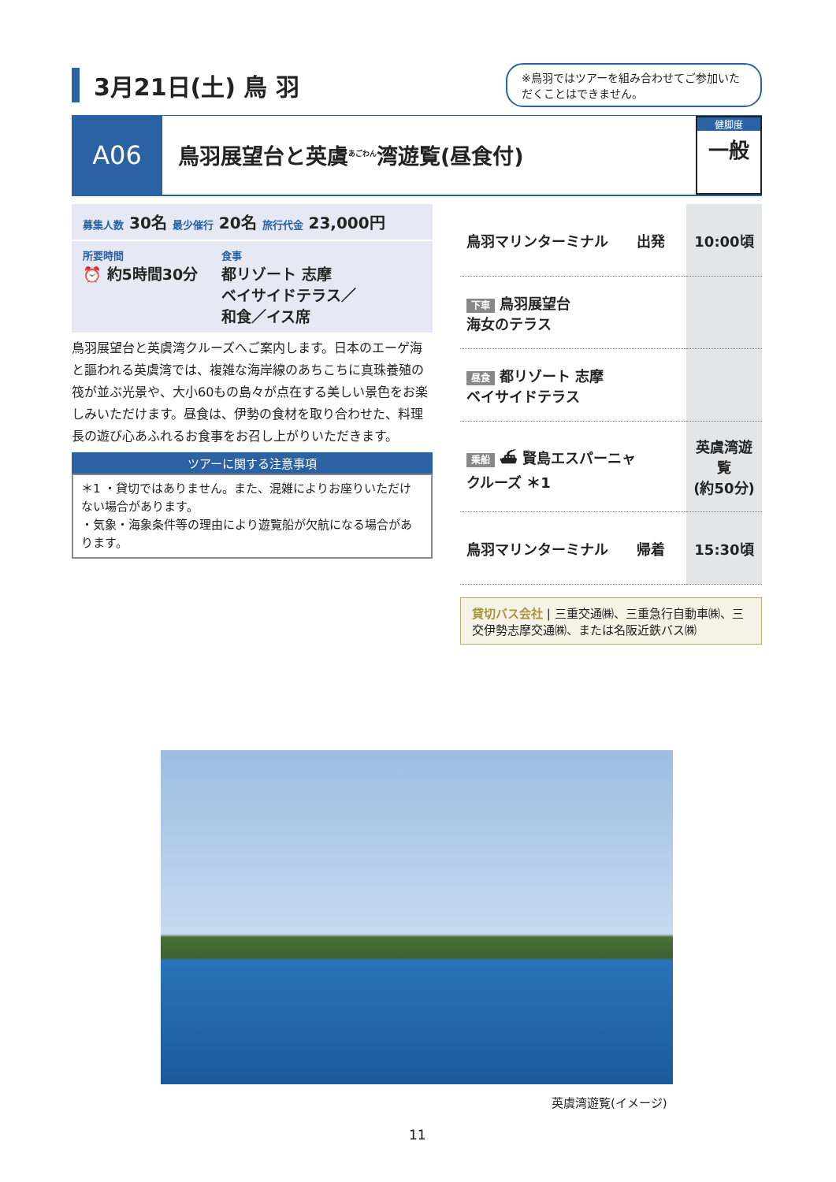3月21日(土) 鳥 羽
※鳥羽ではツアーを組み合わせてご参加いただくことはできません。
A06
鳥羽展望台と英虞<sup>あごわん</sup>湾遊覧(昼食付)
健脚度
一般
募集人数 30名 最少催行 20名 旅行代金 23,000円
所要時間
⏰ 約5時間30分
食事
都リゾート 志摩
ベイサイドテラス／
和食／イス席
鳥羽展望台と英虞湾クルーズへご案内します。日本のエーゲ海と謳われる英虞湾では、複雑な海岸線のあちこちに真珠養殖の筏が並ぶ光景や、大小60もの島々が点在する美しい景色をお楽しみいただけます。昼食は、伊勢の食材を取り合わせた、料理長の遊び心あふれるお食事をお召し上がりいただきます。
ツアーに関する注意事項
＊1 ・貸切ではありません。また、混雑によりお座りいただけない場合があります。
・気象・海象条件等の理由により遊覧船が欠航になる場合があります。
| 鳥羽マリンターミナル 出発 | 10:00頃 |
| 下車 鳥羽展望台 海女のテラス | |
| 昼食 都リゾート 志摩 ベイサイドテラス | |
| 乗船 ⛴ 賢島エスパーニャ クルーズ ＊1 | 英虞湾遊覧 (約50分) |
| 鳥羽マリンターミナル 帰着 | 15:30頃 |
貸切バス会社 | 三重交通㈱、三重急行自動車㈱、三交伊勢志摩交通㈱、または名阪近鉄バス㈱
英虞湾遊覧(イメージ)
11